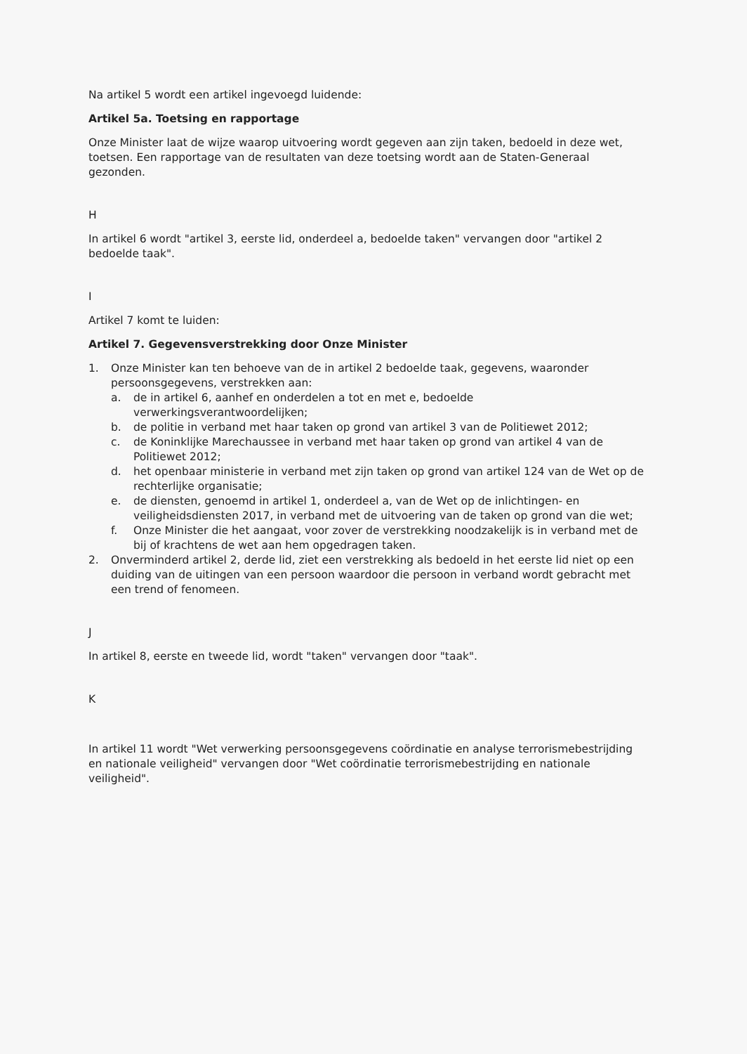Na artikel 5 wordt een artikel ingevoegd luidende:
Artikel 5a. Toetsing en rapportage
Onze Minister laat de wijze waarop uitvoering wordt gegeven aan zijn taken, bedoeld in deze wet, toetsen. Een rapportage van de resultaten van deze toetsing wordt aan de Staten-Generaal gezonden.
H
In artikel 6 wordt "artikel 3, eerste lid, onderdeel a, bedoelde taken" vervangen door "artikel 2 bedoelde taak".
I
Artikel 7 komt te luiden:
Artikel 7. Gegevensverstrekking door Onze Minister
1. Onze Minister kan ten behoeve van de in artikel 2 bedoelde taak, gegevens, waaronder persoonsgegevens, verstrekken aan:
a. de in artikel 6, aanhef en onderdelen a tot en met e, bedoelde verwerkingsverantwoordelijken;
b. de politie in verband met haar taken op grond van artikel 3 van de Politiewet 2012;
c. de Koninklijke Marechaussee in verband met haar taken op grond van artikel 4 van de Politiewet 2012;
d. het openbaar ministerie in verband met zijn taken op grond van artikel 124 van de Wet op de rechterlijke organisatie;
e. de diensten, genoemd in artikel 1, onderdeel a, van de Wet op de inlichtingen- en veiligheidsdiensten 2017, in verband met de uitvoering van de taken op grond van die wet;
f. Onze Minister die het aangaat, voor zover de verstrekking noodzakelijk is in verband met de bij of krachtens de wet aan hem opgedragen taken.
2. Onverminderd artikel 2, derde lid, ziet een verstrekking als bedoeld in het eerste lid niet op een duiding van de uitingen van een persoon waardoor die persoon in verband wordt gebracht met een trend of fenomeen.
J
In artikel 8, eerste en tweede lid, wordt "taken" vervangen door "taak".
K
In artikel 11 wordt "Wet verwerking persoonsgegevens coördinatie en analyse terrorismebestrijding en nationale veiligheid" vervangen door "Wet coördinatie terrorismebestrijding en nationale veiligheid".